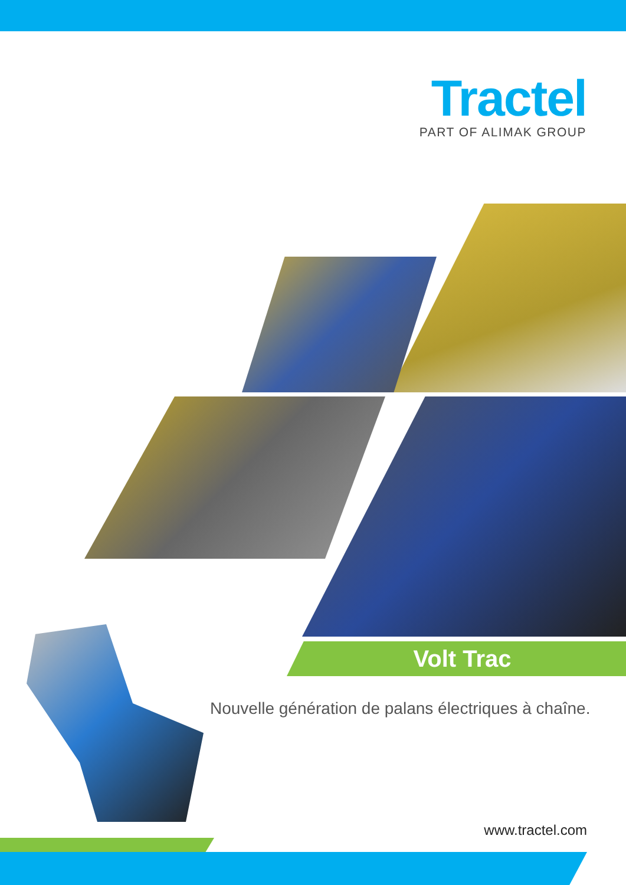Tractel
PART OF ALIMAK GROUP
Volt Trac
Nouvelle génération de palans électriques à chaîne.
www.tractel.com